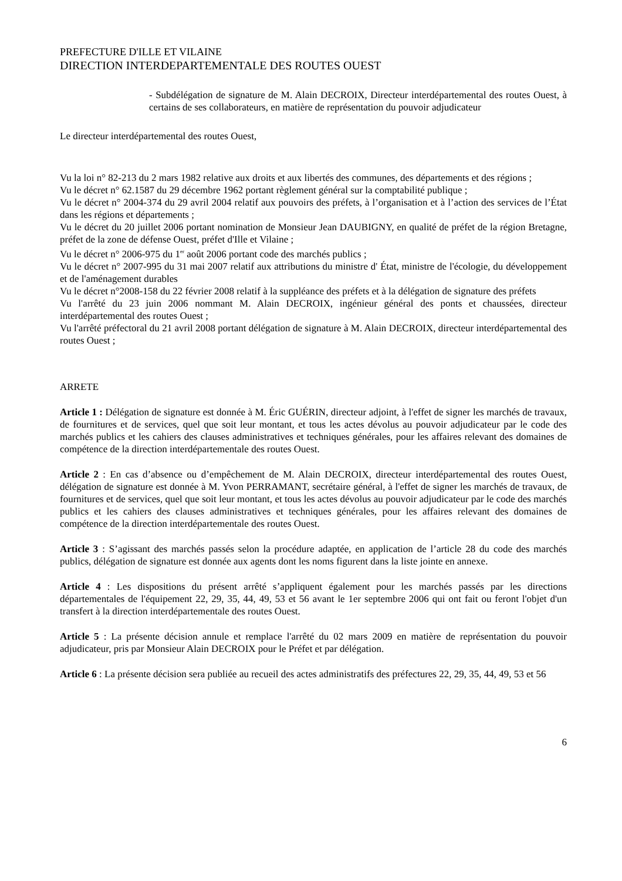PREFECTURE D'ILLE ET VILAINE
DIRECTION INTERDEPARTEMENTALE DES ROUTES OUEST
- Subdélégation de signature de M. Alain DECROIX, Directeur interdépartemental des routes Ouest, à certains de ses collaborateurs, en matière de représentation du pouvoir adjudicateur
Le directeur interdépartemental des routes Ouest,
Vu la loi n° 82-213 du 2 mars 1982 relative aux droits et aux libertés des communes, des départements et des régions ;
Vu le décret n° 62.1587 du 29 décembre 1962 portant règlement général sur la comptabilité publique ;
Vu le décret n° 2004-374 du 29 avril 2004 relatif aux pouvoirs des préfets, à l’organisation et à l’action des services de l’État dans les régions et départements ;
Vu le décret du 20 juillet 2006 portant nomination de Monsieur Jean DAUBIGNY, en qualité de préfet de la région Bretagne, préfet de la zone de défense Ouest, préfet d'Ille et Vilaine ;
Vu le décret n° 2006-975 du 1<sup>er</sup> août 2006 portant code des marchés publics ;
Vu le décret n° 2007-995 du 31 mai 2007 relatif aux attributions du ministre d' État, ministre de l'écologie, du développement et de l'aménagement durables
Vu le décret n°2008-158 du 22 février 2008 relatif à la suppléance des préfets et à la délégation de signature des préfets
Vu l'arrêté du 23 juin 2006 nommant M. Alain DECROIX, ingénieur général des ponts et chaussées, directeur interdépartemental des routes Ouest ;
Vu l'arrêté préfectoral du 21 avril 2008 portant délégation de signature à M. Alain DECROIX, directeur interdépartemental des routes Ouest ;
ARRETE
Article 1 : Délégation de signature est donnée à M. Éric GUÉRIN, directeur adjoint, à l'effet de signer les marchés de travaux, de fournitures et de services, quel que soit leur montant, et tous les actes dévolus au pouvoir adjudicateur par le code des marchés publics et les cahiers des clauses administratives et techniques générales, pour les affaires relevant des domaines de compétence de la direction interdépartementale des routes Ouest.
Article 2 : En cas d’absence ou d’empêchement de M. Alain DECROIX, directeur interdépartemental des routes Ouest, délégation de signature est donnée à M. Yvon PERRAMANT, secrétaire général, à l'effet de signer les marchés de travaux, de fournitures et de services, quel que soit leur montant, et tous les actes dévolus au pouvoir adjudicateur par le code des marchés publics et les cahiers des clauses administratives et techniques générales, pour les affaires relevant des domaines de compétence de la direction interdépartementale des routes Ouest.
Article 3 : S’agissant des marchés passés selon la procédure adaptée, en application de l’article 28 du code des marchés publics, délégation de signature est donnée aux agents dont les noms figurent dans la liste jointe en annexe.
Article 4 : Les dispositions du présent arrêté s’appliquent également pour les marchés passés par les directions départementales de l'équipement 22, 29, 35, 44, 49, 53 et 56 avant le 1er septembre 2006 qui ont fait ou feront l'objet d'un transfert à la direction interdépartementale des routes Ouest.
Article 5 : La présente décision annule et remplace l'arrêté du 02 mars 2009 en matière de représentation du pouvoir adjudicateur, pris par Monsieur Alain DECROIX pour le Préfet et par délégation.
Article 6 : La présente décision sera publiée au recueil des actes administratifs des préfectures 22, 29, 35, 44, 49, 53 et 56
6